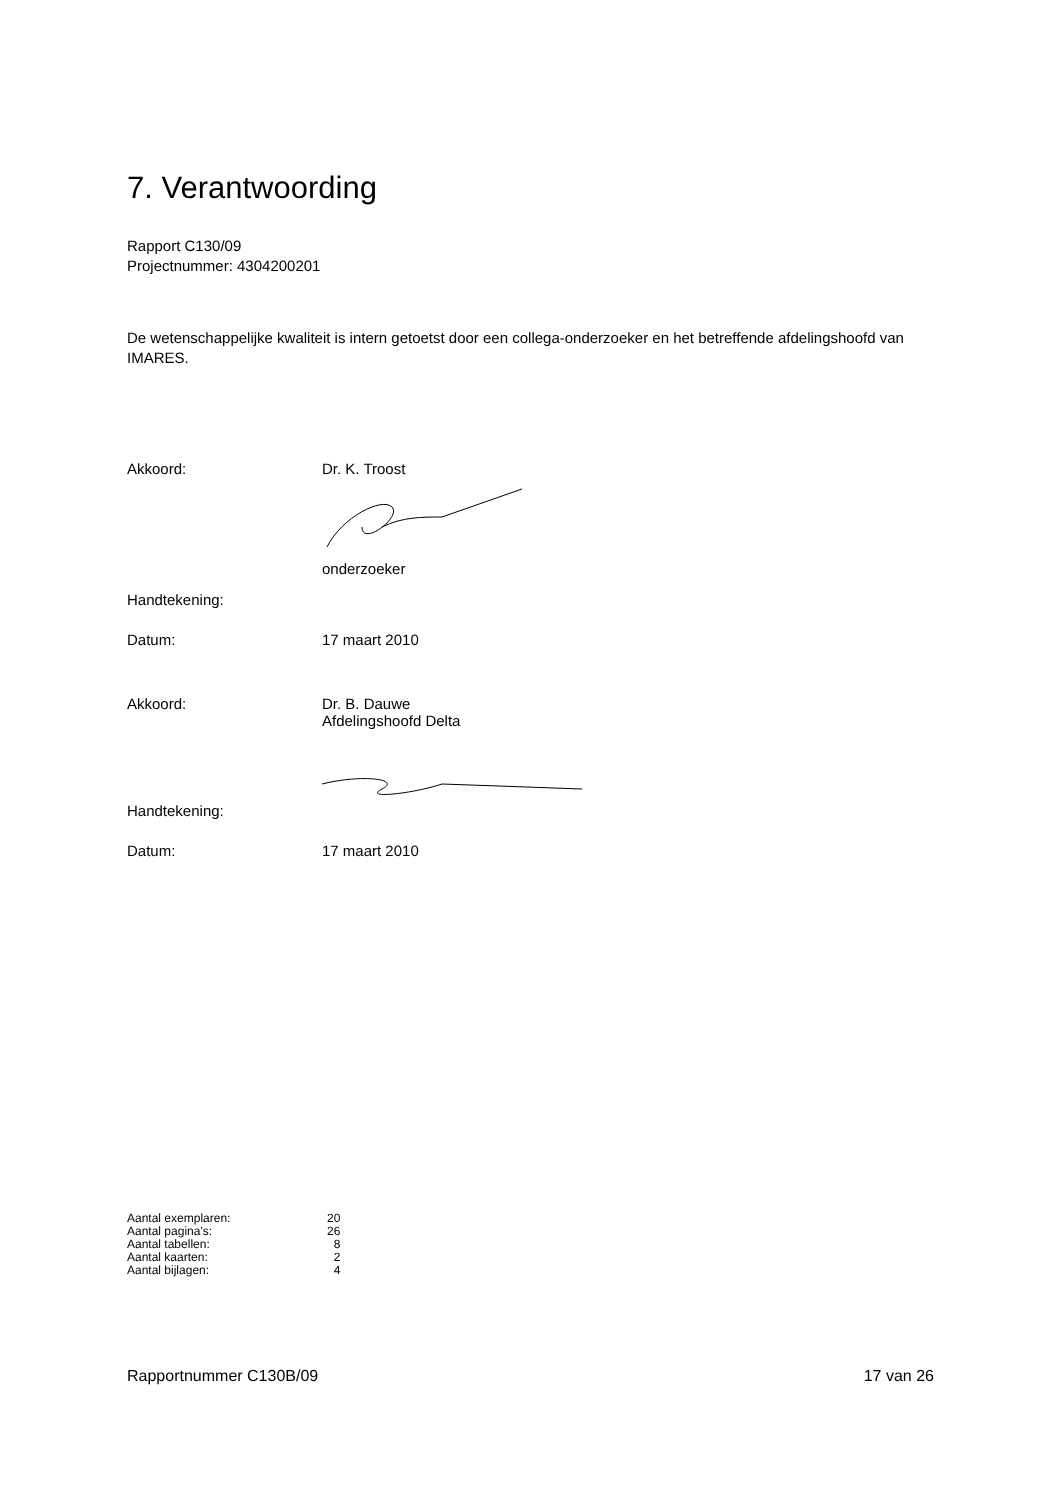7. Verantwoording
Rapport C130/09
Projectnummer: 4304200201
De wetenschappelijke kwaliteit is intern getoetst door een collega-onderzoeker en het betreffende afdelingshoofd van IMARES.
| Akkoord: | Dr. K. Troost onderzoeker |
| Handtekening: | |
| Datum: | 17 maart 2010 |
| Akkoord: | Dr. B. Dauwe Afdelingshoofd Delta |
| Handtekening: | |
| Datum: | 17 maart 2010 |
| Aantal exemplaren: | 20 |
| Aantal pagina's: | 26 |
| Aantal tabellen: | 8 |
| Aantal kaarten: | 2 |
| Aantal bijlagen: | 4 |
Rapportnummer C130B/09 17 van 26